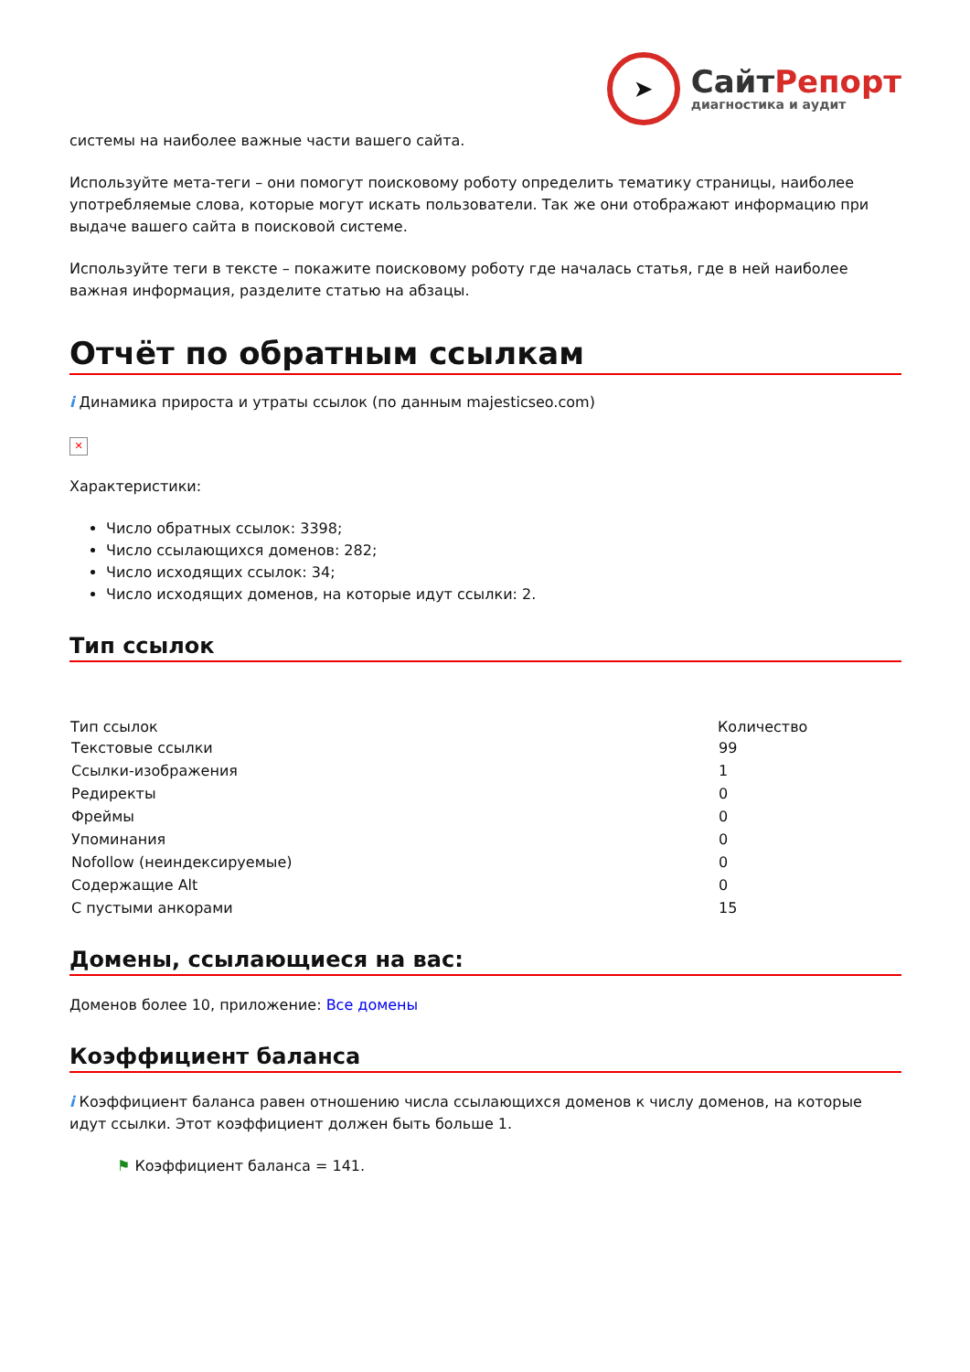➤
СайтРепорт
диагностика и аудит
системы на наиболее важные части вашего сайта.
Используйте мета-теги – они помогут поисковому роботу определить тематику страницы, наиболее употребляемые слова, которые могут искать пользователи. Так же они отображают информацию при выдаче вашего сайта в поисковой системе.
Используйте теги в тексте – покажите поисковому роботу где началась статья, где в ней наиболее важная информация, разделите статью на абзацы.
Отчёт по обратным ссылкам
i Динамика прироста и утраты ссылок (по данным majesticseo.com)
✕
Характеристики:
Число обратных ссылок: 3398;
Число ссылающихся доменов: 282;
Число исходящих ссылок: 34;
Число исходящих доменов, на которые идут ссылки: 2.
Тип ссылок
| Тип ссылок | Количество |
| --- | --- |
| Текстовые ссылки | 99 |
| Ссылки-изображения | 1 |
| Редиректы | 0 |
| Фреймы | 0 |
| Упоминания | 0 |
| Nofollow (неиндексируемые) | 0 |
| Содержащие Alt | 0 |
| С пустыми анкорами | 15 |
Домены, ссылающиеся на вас:
Доменов более 10, приложение: Все домены
Коэффициент баланса
i Коэффициент баланса равен отношению числа ссылающихся доменов к числу доменов, на которые идут ссылки. Этот коэффициент должен быть больше 1.
⚑ Коэффициент баланса = 141.